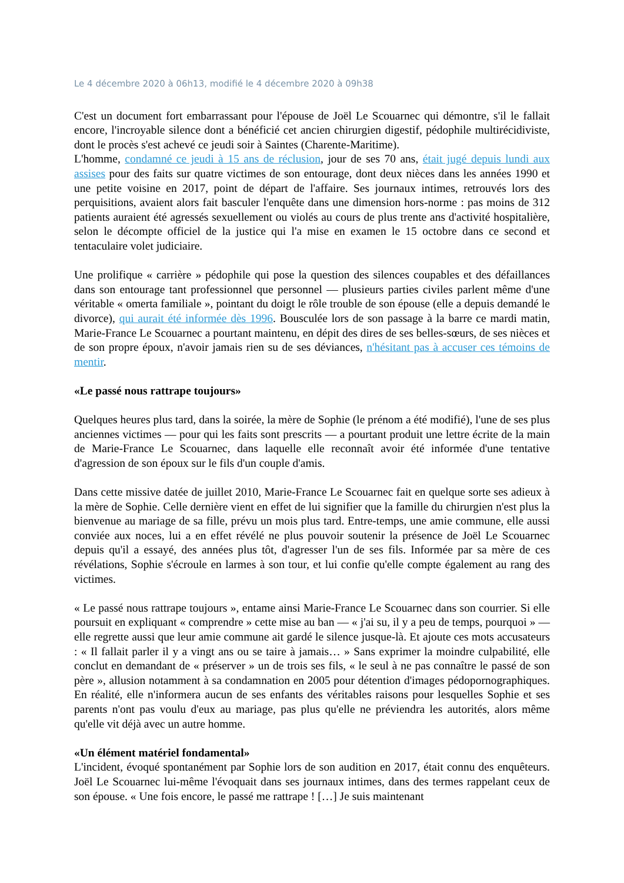Le 4 décembre 2020 à 06h13, modifié le 4 décembre 2020 à 09h38
C'est un document fort embarrassant pour l'épouse de Joël Le Scouarnec qui démontre, s'il le fallait encore, l'incroyable silence dont a bénéficié cet ancien chirurgien digestif, pédophile multirécidiviste, dont le procès s'est achevé ce jeudi soir à Saintes (Charente-Maritime).
L'homme, condamné ce jeudi à 15 ans de réclusion, jour de ses 70 ans, était jugé depuis lundi aux assises pour des faits sur quatre victimes de son entourage, dont deux nièces dans les années 1990 et une petite voisine en 2017, point de départ de l'affaire. Ses journaux intimes, retrouvés lors des perquisitions, avaient alors fait basculer l'enquête dans une dimension hors-norme : pas moins de 312 patients auraient été agressés sexuellement ou violés au cours de plus trente ans d'activité hospitalière, selon le décompte officiel de la justice qui l'a mise en examen le 15 octobre dans ce second et tentaculaire volet judiciaire.
Une prolifique « carrière » pédophile qui pose la question des silences coupables et des défaillances dans son entourage tant professionnel que personnel — plusieurs parties civiles parlent même d'une véritable « omerta familiale », pointant du doigt le rôle trouble de son épouse (elle a depuis demandé le divorce), qui aurait été informée dès 1996. Bousculée lors de son passage à la barre ce mardi matin, Marie-France Le Scouarnec a pourtant maintenu, en dépit des dires de ses belles-sœurs, de ses nièces et de son propre époux, n'avoir jamais rien su de ses déviances, n'hésitant pas à accuser ces témoins de mentir.
«Le passé nous rattrape toujours»
Quelques heures plus tard, dans la soirée, la mère de Sophie (le prénom a été modifié), l'une de ses plus anciennes victimes — pour qui les faits sont prescrits — a pourtant produit une lettre écrite de la main de Marie-France Le Scouarnec, dans laquelle elle reconnaît avoir été informée d'une tentative d'agression de son époux sur le fils d'un couple d'amis.
Dans cette missive datée de juillet 2010, Marie-France Le Scouarnec fait en quelque sorte ses adieux à la mère de Sophie. Celle dernière vient en effet de lui signifier que la famille du chirurgien n'est plus la bienvenue au mariage de sa fille, prévu un mois plus tard. Entre-temps, une amie commune, elle aussi conviée aux noces, lui a en effet révélé ne plus pouvoir soutenir la présence de Joël Le Scouarnec depuis qu'il a essayé, des années plus tôt, d'agresser l'un de ses fils. Informée par sa mère de ces révélations, Sophie s'écroule en larmes à son tour, et lui confie qu'elle compte également au rang des victimes.
« Le passé nous rattrape toujours », entame ainsi Marie-France Le Scouarnec dans son courrier. Si elle poursuit en expliquant « comprendre » cette mise au ban — « j'ai su, il y a peu de temps, pourquoi » — elle regrette aussi que leur amie commune ait gardé le silence jusque-là. Et ajoute ces mots accusateurs : « Il fallait parler il y a vingt ans ou se taire à jamais… » Sans exprimer la moindre culpabilité, elle conclut en demandant de « préserver » un de trois ses fils, « le seul à ne pas connaître le passé de son père », allusion notamment à sa condamnation en 2005 pour détention d'images pédopornographiques. En réalité, elle n'informera aucun de ses enfants des véritables raisons pour lesquelles Sophie et ses parents n'ont pas voulu d'eux au mariage, pas plus qu'elle ne préviendra les autorités, alors même qu'elle vit déjà avec un autre homme.
«Un élément matériel fondamental»
L'incident, évoqué spontanément par Sophie lors de son audition en 2017, était connu des enquêteurs. Joël Le Scouarnec lui-même l'évoquait dans ses journaux intimes, dans des termes rappelant ceux de son épouse. « Une fois encore, le passé me rattrape ! […] Je suis maintenant